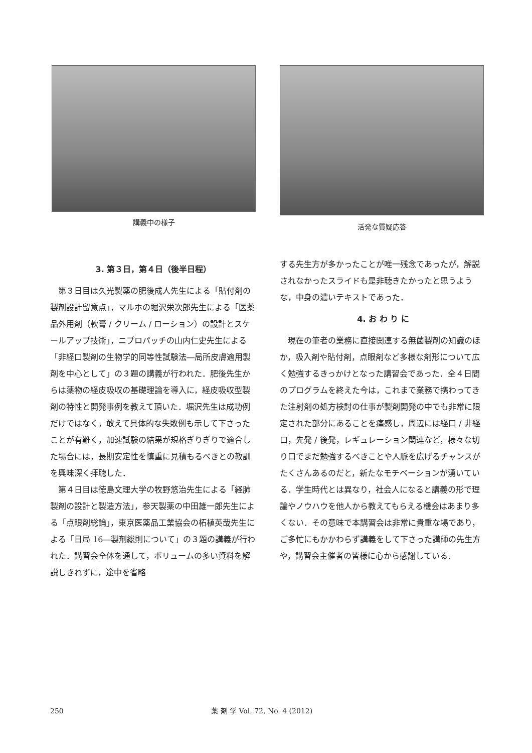講義中の様子 活発な質疑応答
3. 第３日，第４日（後半日程）
第３日目は久光製薬の肥後成人先生による「貼付剤の製剤設計留意点」，マルホの堀沢栄次郎先生による「医薬品外用剤（軟膏 / クリーム / ローション）の設計とスケールアップ技術」，ニプロパッチの山内仁史先生による「非経口製剤の生物学的同等性試験法―局所皮膚適用製剤を中心として」の３題の講義が行われた．肥後先生からは薬物の経皮吸収の基礎理論を導入に，経皮吸収型製剤の特性と開発事例を教えて頂いた．堀沢先生は成功例だけではなく，敢えて具体的な失敗例も示して下さったことが有難く，加速試験の結果が規格ぎりぎりで適合した場合には，長期安定性を慎重に見積もるべきとの教訓を興味深く拝聴した．
第４日目は徳島文理大学の牧野悠治先生による「経肺製剤の設計と製造方法」，参天製薬の中田雄一郎先生による「点眼剤総論」，東京医薬品工業協会の柘植英哉先生による「日局 16―製剤総則について」の３題の講義が行われた．講習会全体を通して，ボリュームの多い資料を解説しきれずに，途中を省略
する先生方が多かったことが唯一残念であったが，解説されなかったスライドも是非聴きたかったと思うような，中身の濃いテキストであった．
4. お わ り に
現在の筆者の業務に直接関連する無菌製剤の知識のほか，吸入剤や貼付剤，点眼剤など多様な剤形について広く勉強するきっかけとなった講習会であった．全４日間のプログラムを終えた今は，これまで業務で携わってきた注射剤の処方検討の仕事が製剤開発の中でも非常に限定された部分にあることを痛感し，周辺には経口 / 非経口，先発 / 後発，レギュレーション関連など，様々な切り口でまだ勉強するべきことや人脈を広げるチャンスがたくさんあるのだと，新たなモチベーションが湧いている．学生時代とは異なり，社会人になると講義の形で理論やノウハウを他人から教えてもらえる機会はあまり多くない．その意味で本講習会は非常に貴重な場であり，ご多忙にもかかわらず講義をして下さった講師の先生方や，講習会主催者の皆様に心から感謝している．
250 薬 剤 学 Vol. 72, No. 4 (2012)